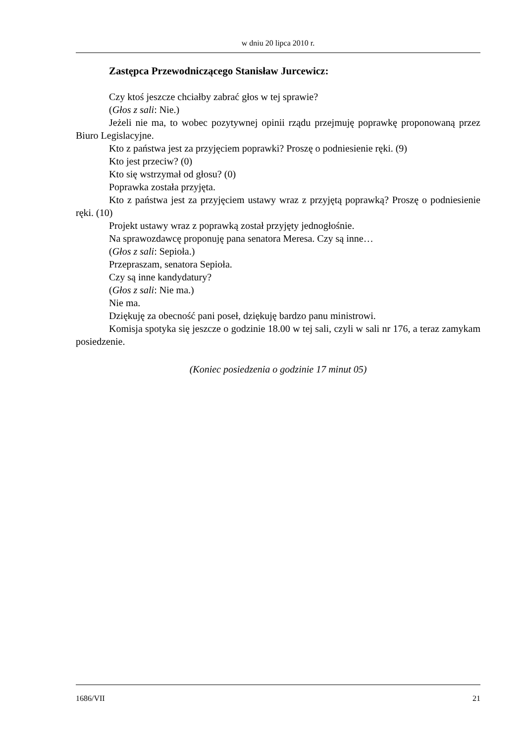w dniu 20 lipca 2010 r.
Zastępca Przewodniczącego Stanisław Jurcewicz:
Czy ktoś jeszcze chciałby zabrać głos w tej sprawie?
(Głos z sali: Nie.)
Jeżeli nie ma, to wobec pozytywnej opinii rządu przejmuję poprawkę proponowaną przez Biuro Legislacyjne.
Kto z państwa jest za przyjęciem poprawki? Proszę o podniesienie ręki. (9)
Kto jest przeciw? (0)
Kto się wstrzymał od głosu? (0)
Poprawka została przyjęta.
Kto z państwa jest za przyjęciem ustawy wraz z przyjętą poprawką? Proszę o podniesienie ręki. (10)
Projekt ustawy wraz z poprawką został przyjęty jednogłośnie.
Na sprawozdawcę proponuję pana senatora Meresa. Czy są inne…
(Głos z sali: Sepioła.)
Przepraszam, senatora Sepioła.
Czy są inne kandydatury?
(Głos z sali: Nie ma.)
Nie ma.
Dziękuję za obecność pani poseł, dziękuję bardzo panu ministrowi.
Komisja spotyka się jeszcze o godzinie 18.00 w tej sali, czyli w sali nr 176, a teraz zamykam posiedzenie.
(Koniec posiedzenia o godzinie 17 minut 05)
1686/VII 21